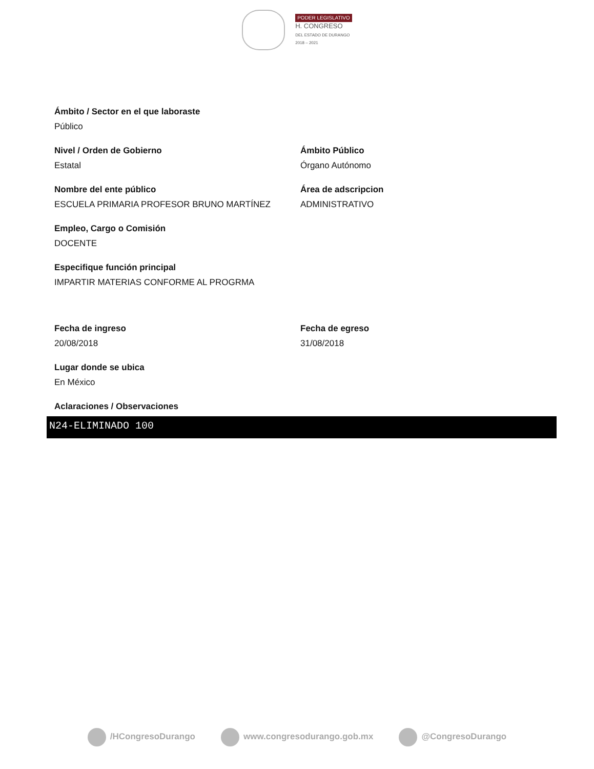PODER LEGISLATIVO
H. CONGRESO
DEL ESTADO DE DURANGO
2018 – 2021
Ámbito / Sector en el que laboraste
Público
Nivel / Orden de Gobierno
Estatal
Ámbito Público
Órgano Autónomo
Nombre del ente público
ESCUELA PRIMARIA PROFESOR BRUNO MARTÍNEZ
Área de adscripcion
ADMINISTRATIVO
Empleo, Cargo o Comisión
DOCENTE
Especifique función principal
IMPARTIR MATERIAS CONFORME AL PROGRMA
Fecha de ingreso
20/08/2018
Fecha de egreso
31/08/2018
Lugar donde se ubica
En México
Aclaraciones / Observaciones
N24-ELIMINADO 100
/HCongresoDurango www.congresodurango.gob.mx @CongresoDurango